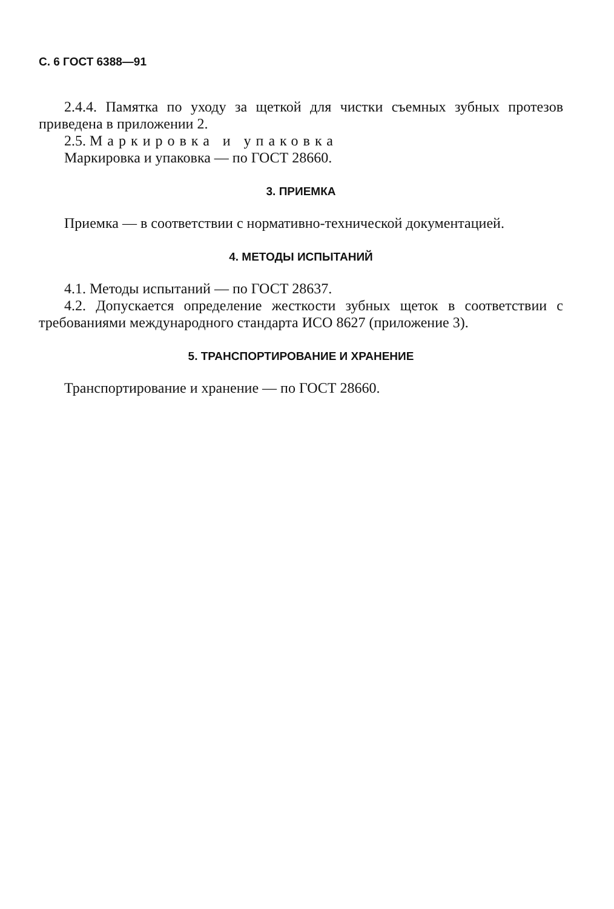С. 6 ГОСТ 6388—91
2.4.4. Памятка по уходу за щеткой для чистки съемных зубных протезов приведена в приложении 2.
2.5. Маркировка и упаковка
Маркировка и упаковка — по ГОСТ 28660.
3. ПРИЕМКА
Приемка — в соответствии с нормативно-технической документацией.
4. МЕТОДЫ ИСПЫТАНИЙ
4.1. Методы испытаний — по ГОСТ 28637.
4.2. Допускается определение жесткости зубных щеток в соответствии с требованиями международного стандарта ИСО 8627 (приложение 3).
5. ТРАНСПОРТИРОВАНИЕ И ХРАНЕНИЕ
Транспортирование и хранение — по ГОСТ 28660.